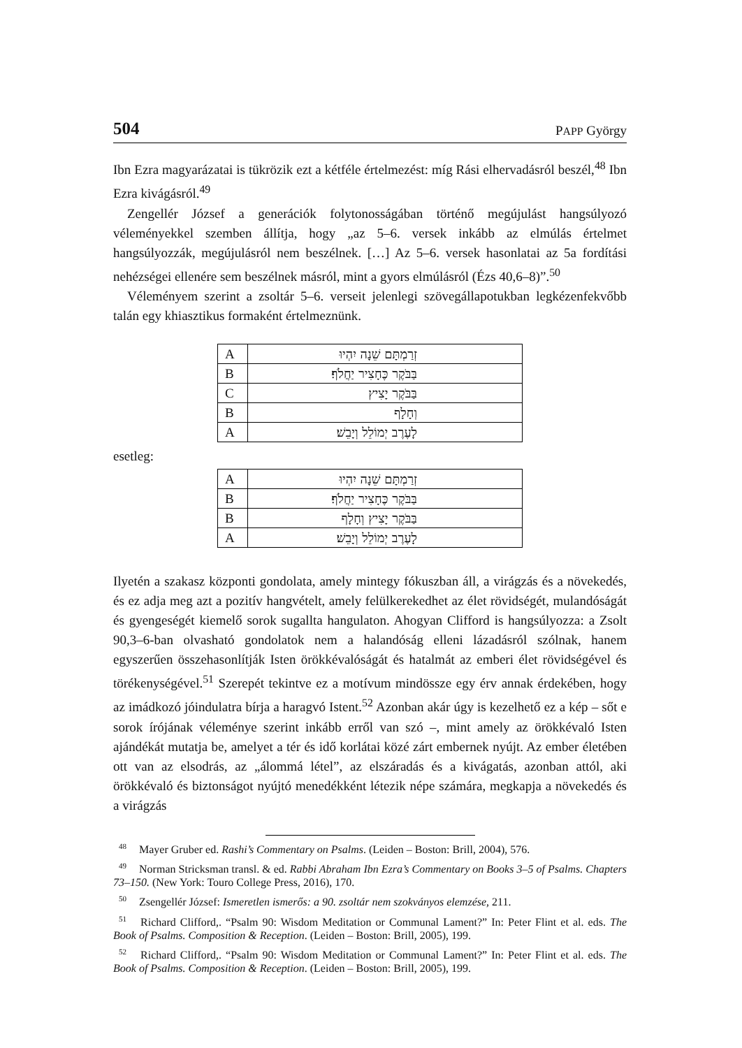504 PAPP György
Ibn Ezra magyarázatai is tükrözik ezt a kétféle értelmezést: míg Rási elhervadásról beszél,<sup>48</sup> Ibn Ezra kivágásról.<sup>49</sup>
Zengellér József a generációk folytonosságában történő megújulást hangsúlyozó véleményekkel szemben állítja, hogy „az 5–6. versek inkább az elmúlás értelmet hangsúlyozzák, megújulásról nem beszélnek. […] Az 5–6. versek hasonlatai az 5a fordítási nehézségei ellenére sem beszélnek másról, mint a gyors elmúlásról (Ézs 40,6–8)”.<sup>50</sup>
Véleményem szerint a zsoltár 5–6. verseit jelenlegi szövegállapotukban legkézenfekvőbb talán egy khiasztikus formaként értelmeznünk.
| A | זְרַמְתָּם שֵׁנָה יִהְיוּ |
| B | בַּבֹּקֶר כֶּחָצִיר יַחֲלֹף׃ |
| C | בַּבֹּקֶר יָצִיץ |
| B | וְחָלָף |
| A | לָעֶרֶב יְמוֹלֵל וְיָבֵשׁ׃ |
esetleg:
| A | זְרַמְתָּם שֵׁנָה יִהְיוּ |
| B | בַּבֹּקֶר כֶּחָצִיר יַחֲלֹף׃ |
| B | בַּבֹּקֶר יָצִיץ וְחָלָף |
| A | לָעֶרֶב יְמוֹלֵל וְיָבֵשׁ׃ |
Ilyetén a szakasz központi gondolata, amely mintegy fókuszban áll, a virágzás és a növekedés, és ez adja meg azt a pozitív hangvételt, amely felülkerekedhet az élet rövidségét, mulandóságát és gyengeségét kiemelő sorok sugallta hangulaton. Ahogyan Clifford is hangsúlyozza: a Zsolt 90,3–6-ban olvasható gondolatok nem a halandóság elleni lázadásról szólnak, hanem egyszerűen összehasonlítják Isten örökkévalóságát és hatalmát az emberi élet rövidségével és törékenységével.<sup>51</sup> Szerepét tekintve ez a motívum mindössze egy érv annak érdekében, hogy az imádkozó jóindulatra bírja a haragvó Istent.<sup>52</sup> Azonban akár úgy is kezelhető ez a kép – sőt e sorok írójának véleménye szerint inkább erről van szó –, mint amely az örökkévaló Isten ajándékát mutatja be, amelyet a tér és idő korlátai közé zárt embernek nyújt. Az ember életében ott van az elsodrás, az „álommá létel”, az elszáradás és a kivágatás, azonban attól, aki örökkévaló és biztonságot nyújtó menedékként létezik népe számára, megkapja a növekedés és a virágzás
<sup>48</sup> Mayer Gruber ed. Rashi’s Commentary on Psalms. (Leiden – Boston: Brill, 2004), 576.
<sup>49</sup> Norman Stricksman transl. & ed. Rabbi Abraham Ibn Ezra’s Commentary on Books 3–5 of Psalms. Chapters 73–150. (New York: Touro College Press, 2016), 170.
<sup>50</sup> Zsengellér József: Ismeretlen ismerős: a 90. zsoltár nem szokványos elemzése, 211.
<sup>51</sup> Richard Clifford,. “Psalm 90: Wisdom Meditation or Communal Lament?” In: Peter Flint et al. eds. The Book of Psalms. Composition & Reception. (Leiden – Boston: Brill, 2005), 199.
<sup>52</sup> Richard Clifford,. “Psalm 90: Wisdom Meditation or Communal Lament?” In: Peter Flint et al. eds. The Book of Psalms. Composition & Reception. (Leiden – Boston: Brill, 2005), 199.